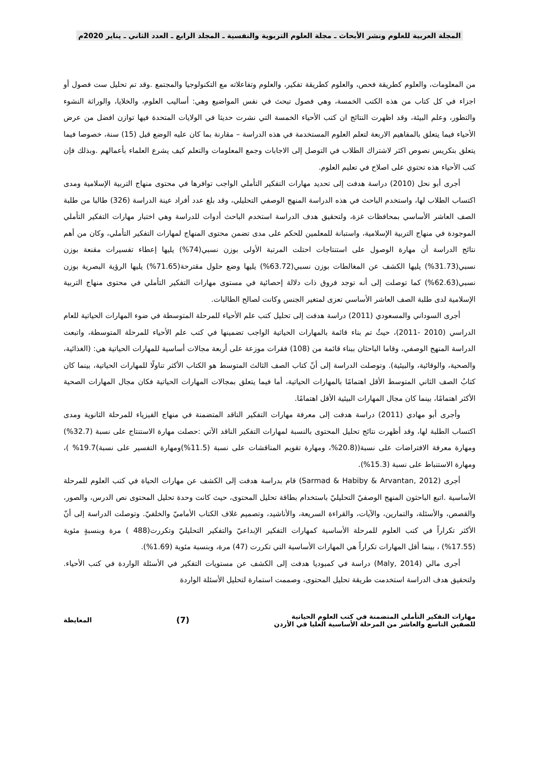المجلة العربية للعلوم ونشر الأبحاث ـ مجلة العلوم التربوية والنفسية ـ المجلد الرابع ـ العدد الثاني ـ يناير 2020م
من المعلومات، والعلوم كطريقة فحص، والعلوم كطريقة تفكير، والعلوم وتفاعلاته مع التكنولوجيا والمجتمع .وقد تم تحليل ست فصول أو اجزاء في كل كتاب من هذه الكتب الخمسة، وهي فصول تبحث في نفس المواضيع وهي: أساليب العلوم، والخلايا، والوراثة النشوء والتطور، وعلم البيئة، وقد اظهرت النتائج ان كتب الأحياء الخمسة التي نشرت حديثا في الولايات المتحدة فيها توازن افضل من عرض الأحياء فيما يتعلق بالمفاهيم الاربعة لتعلم العلوم المستخدمة في هذه الدراسة – مقارنة بما كان عليه الوضع قبل (15) سنة، خصوصا فيما يتعلق بتكريس نصوص اكثر لاشتراك الطلاب في التوصل إلى الاجابات وجمع المعلومات والتعلم كيف يشرع العلماء بأعمالهم .وبذلك فإن كتب الأحياء هذه تحتوي على اصلاح في تعليم العلوم.
أجرى أبو نحل (2010) دراسة هدفت إلى تحديد مهارات التفكير التأملي الواجب توافرها في محتوى منهاج التربية الإسلامية ومدى اكتساب الطلاب لها، واستخدم الباحث في هذه الدراسة المنهج الوصفي التحليلي، وقد بلغ عدد أفراد عينة الدراسة (326) طالبا من طلبة الصف العاشر الأساسي بمحافظات غزة، ولتحقيق هدف الدراسة استخدم الباحث أدوات للدراسة وهي اختبار مهارات التفكير التأملي الموجودة في منهاج التربية الإسلامية، واستبانة للمعلمين للحكم على مدى تضمن محتوى المنهاج لمهارات التفكير التأملي، وكان من أهم نتائج الدراسة أن مهارة الوصول على استنتاجات احتلت المرتبة الأولى بوزن نسبي(74%) يليها إعطاء تفسيرات مقنعة بوزن نسبي(31.73%) يليها الكشف عن المغالطات بوزن نسبي(63.72%) يليها وضع حلول مقترحة(71.65%) يليها الرؤية البصرية بوزن نسبي(62.63%) كما توصلت إلى أنه توجد فروق ذات دلالة إحصائية في مستوى مهارات التفكير التأملي في محتوى منهاج التربية الإسلامية لدى طلبة الصف العاشر الأساسي تعزى لمتغير الجنس وكانت لصالح الطالبات.
أجرى السوداني والمسعودي (2011) دراسة هدفت إلى تحليل كتب علم الأحياء للمرحلة المتوسطة في ضوء المهارات الحياتية للعام الدراسي (2010 -2011)، حيثُ تم بناء قائمة بالمهارات الحياتية الواجب تضمينها في كتب علم الأحياء للمرحلة المتوسطة، واتبعت الدراسة المنهج الوصفي، وقاما الباحثان ببناء قائمة من (108) فقرات موزعة على أربعة مجالات أساسية للمهارات الحياتية هي: (الغذائية، والصحية، والوقائية، والبيئية). وتوصلت الدراسة إلى أنّ كتاب الصف الثالث المتوسط هو الكتاب الأكثر تناولًا للمهارات الحياتية، بينما كان كتابُ الصف الثاني المتوسط الأقل اهتمامًا بالمهارات الحياتية، أما فيما يتعلق بمجالات المهارات الحياتية فكان مجال المهارات الصحية الأكثر اهتمامًا، بينما كان مجال المهارات البيئية الأقل اهتمامًا.
وأجرى أبو مهادي (2011) دراسة هدفت إلى معرفة مهارات التفكير الناقد المتضمنة في منهاج الفيزياء للمرحلة الثانوية ومدى اكتساب الطلبة لها، وقد أظهرت نتائج تحليل المحتوى بالنسبة لمهارات التفكير الناقد الآتي :حصلت مهارة الاستنتاج على نسبة (32.7%) ومهارة معرفة الافتراضات على نسبة((20.8%، ومهارة تقويم المناقشات على نسبة (11.5%)ومهارة التفسير على نسبة)19.7% )، ومهارة الاستنباط على نسبة (15.3%).
أجرى (Sarmad & Habiby & Arvantan, 2012) قام بدراسة هدفت إلى الكشف عن مهارات الحياة في كتب العلوم للمرحلة الأساسية .اتبع الباحثون المنهج الوصفيّ التحليليّ باستخدام بطاقة تحليل المحتوى، حيث كانت وحدة تحليل المحتوى نص الدرس، والصور، والقصص، والأسئلة، والتمارين، والآيات، والقراءة السريعة، والأناشيد، وتصميم غلاف الكتاب الأماميّ والخلفيّ. وتوصلت الدراسة إلى أنّ الأكثر تكراراً في كتب العلوم للمرحلة الأساسية كمهارات التفكير الإبداعيّ والتفكير التحليليّ وتكررت(488 ) مرة وبنسبةٍ مئوية (17.55%) ، بينما أقل المهارات تكراراً هي المهارات الأساسية التي تكررت (47) مرة، وبنسبة مئوية (1.69%).
أجرى مالي (Maly, 2014) دراسة في كمبوديا هدفت إلى الكشف عن مستويات التفكير في الأسئلة الواردة في كتب الأحياء. ولتحقيق هدف الدراسة استخدمت طريقة تحليل المحتوى، وصممت استمارة لتحليل الأسئلة الواردة
مهارات التفكير التأملي المتضمنة في كتب العلوم الحياتية
للصفين التاسع والعاشر من المرحلة الأساسية العليا في الأردن
(7)
المعايطة